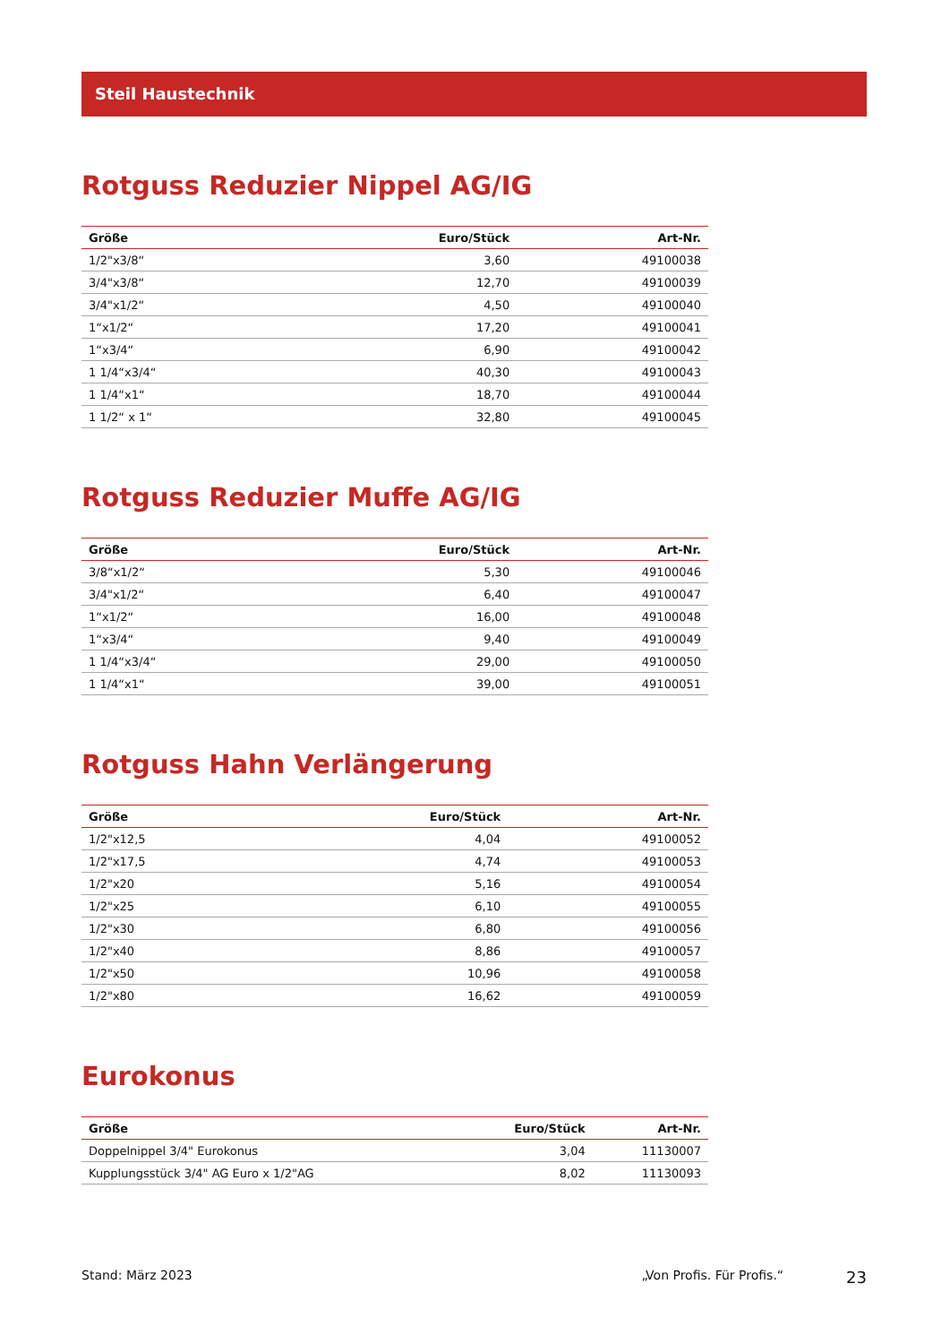Steil Haustechnik
Rotguss Reduzier Nippel AG/IG
| Größe | Euro/Stück | Art-Nr. |
| --- | --- | --- |
| 1/2"x3/8“ | 3,60 | 49100038 |
| 3/4"x3/8“ | 12,70 | 49100039 |
| 3/4"x1/2“ | 4,50 | 49100040 |
| 1“x1/2“ | 17,20 | 49100041 |
| 1“x3/4“ | 6,90 | 49100042 |
| 1 1/4“x3/4“ | 40,30 | 49100043 |
| 1 1/4“x1“ | 18,70 | 49100044 |
| 1 1/2“ x 1“ | 32,80 | 49100045 |
Rotguss Reduzier Muffe AG/IG
| Größe | Euro/Stück | Art-Nr. |
| --- | --- | --- |
| 3/8“x1/2“ | 5,30 | 49100046 |
| 3/4"x1/2“ | 6,40 | 49100047 |
| 1“x1/2“ | 16,00 | 49100048 |
| 1“x3/4“ | 9,40 | 49100049 |
| 1 1/4“x3/4“ | 29,00 | 49100050 |
| 1 1/4“x1“ | 39,00 | 49100051 |
Rotguss Hahn Verlängerung
| Größe | Euro/Stück | Art-Nr. |
| --- | --- | --- |
| 1/2"x12,5 | 4,04 | 49100052 |
| 1/2"x17,5 | 4,74 | 49100053 |
| 1/2"x20 | 5,16 | 49100054 |
| 1/2"x25 | 6,10 | 49100055 |
| 1/2"x30 | 6,80 | 49100056 |
| 1/2"x40 | 8,86 | 49100057 |
| 1/2"x50 | 10,96 | 49100058 |
| 1/2"x80 | 16,62 | 49100059 |
Eurokonus
| Größe | Euro/Stück | Art-Nr. |
| --- | --- | --- |
| Doppelnippel 3/4" Eurokonus | 3,04 | 11130007 |
| Kupplungsstück 3/4" AG Euro x 1/2"AG | 8,02 | 11130093 |
Stand: März 2023 „Von Profis. Für Profis.“23